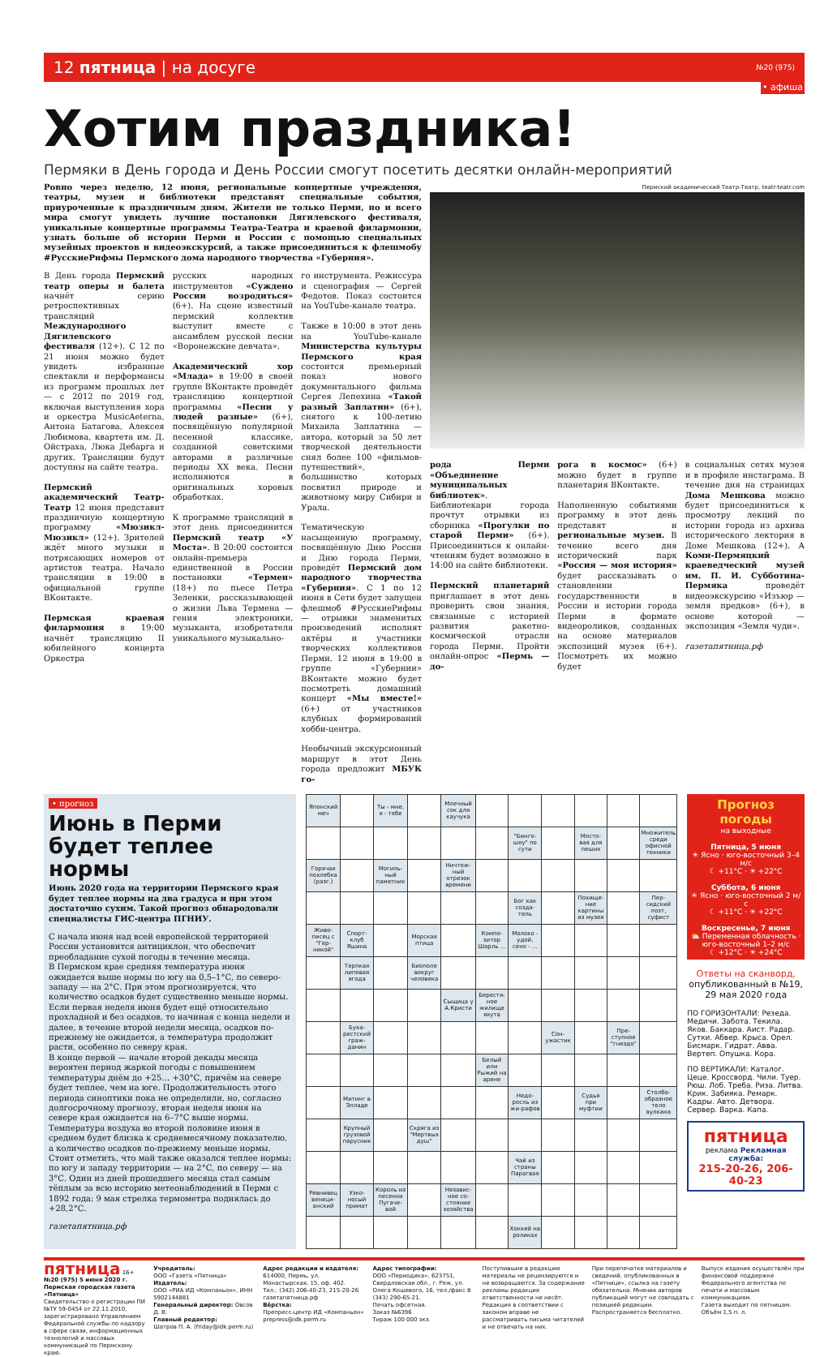12 пятница | на досуге №20 (975)
• афиша
Хотим праздника!
Пермяки в День города и День России смогут посетить десятки онлайн-мероприятий
Ровно через неделю, 12 июня, региональные концертные учреждения, театры, музеи и библиотеки представят специальные события, приуроченные к праздничным дням. Жители не только Перми, но и всего мира смогут увидеть лучшие постановки Дягилевского фестиваля, уникальные концертные программы Театра-Театра и краевой филармонии, узнать больше об истории Перми и России с помощью специальных музейных проектов и видеоэкскурсий, а также присоединиться к флешмобу #РусскиеРифмы Пермского дома народного творчества «Губерния».
В День города Пермский театр оперы и балета начнёт серию ретроспективных трансляций Международного Дягилевского фестиваля (12+). С 12 по 21 июня можно будет увидеть избранные спектакли и перформансы из программ прошлых лет — с 2012 по 2019 год, включая выступления хора и оркестра MusicAeterna, Антона Батагова, Алексея Любимова, квартета им. Д. Ойстраха, Люка Дебарга и других. Трансляции будут доступны на сайте театра.
Пермский академический Театр-Театр 12 июня представит праздничную концертную программу «Мюзикл-Мюзикл» (12+). Зрителей ждёт много музыки и потрясающих номеров от артистов театра. Начало трансляции в 19:00 в официальной группе ВКонтакте.
Пермская краевая филармония в 19:00 начнёт трансляцию II юбилейного концерта Оркестра
русских народных инструментов «Суждено России возродиться» (6+). На сцене известный пермский коллектив выступит вместе с ансамблем русской песни «Воронежские девчата».
Академический хор «Млада» в 19:00 в своей группе ВКонтакте проведёт трансляцию концертной программы «Песни у людей разные» (6+), посвящённую популярной песенной классике, созданной советскими авторами в различные периоды XX века. Песни исполняются в оригинальных хоровых обработках.
К программе трансляций в этот день присоединится Пермский театр «У Моста». В 20:00 состоится онлайн-премьера единственной в России постановки «Термен» (18+) по пьесе Петра Зеленки, рассказывающей о жизни Льва Термена — гения электроники, музыканта, изобретателя уникального музыкально-
го инструмента. Режиссура и сценография — Сергей Федотов. Показ состоится на YouTube-канале театра.
Также в 10:00 в этот день на YouTube-канале Министерства культуры Пермского края состоится премьерный показ нового документального фильма Сергея Лепехина «Такой разный Заплатин» (6+), снятого к 100-летию Михаила Заплатина — автора, который за 50 лет творческой деятельности снял более 100 «фильмов-путешествий», большинство которых посвятил природе и животному миру Сибири и Урала.
Тематическую насыщенную программу, посвящённую Дню России и Дню города Перми, проведёт Пермский дом народного творчества «Губерния». С 1 по 12 июня в Сети будет запущен флешмоб #РусскиеРифмы — отрывки знаменитых произведений исполнят актёры и участники творческих коллективов Перми. 12 июня в 19:00 в группе «Губернии» ВКонтакте можно будет посмотреть домашний концерт «Мы вместе!» (6+) от участников клубных формирований хобби-центра.
Необычный экскурсионный маршрут в этот День города предложит МБУК го-
Пермский академический Театр-Театр, teatr-teatr.com
рода Перми «Объединение муниципальных библиотек». Библиотекари города прочтут отрывки из сборника «Прогулки по старой Перми» (6+). Присоединиться к онлайн-чтениям будет возможно в 14:00 на сайте библиотеки.
Пермский планетарий приглашает в этот день проверить свои знания, связанные с историей развития ракетно-космической отрасли города Перми. Пройти онлайн-опрос «Пермь — до-
рога в космос» (6+) можно будет в группе планетария ВКонтакте.
Наполненную событиями программу в этот день представят и региональные музеи. В течение всего дня исторический парк «Россия — моя история» будет рассказывать о становлении государственности в России и истории города Перми в формате видеороликов, созданных на основе материалов экспозиций музея (6+). Посмотреть их можно будет
в социальных сетях музея и в профиле инстаграма. В течение дня на страницах Дома Мешкова можно будет присоединиться к просмотру лекций по истории города из архива исторического лектория в Доме Мешкова (12+). А Коми-Пермяцкий краеведческий музей им. П. И. Субботина-Пермяка проведёт видеоэкскурсию «Изъюр — земля предков» (6+), в основе которой — экспозиция «Земля чуди».
газетапятница.рф
• прогноз
Июнь в Перми будет теплее нормы
Июнь 2020 года на территории Пермского края будет теплее нормы на два градуса и при этом достаточно сухим. Такой прогноз обнародовали специалисты ГИС-центра ПГНИУ.
С начала июня над всей европейской территорией России установится антициклон, что обеспечит преобладание сухой погоды в течение месяца.
В Пермском крае средняя температура июня ожидается выше нормы по югу на 0,5–1°С, по северо-западу — на 2°С. При этом прогнозируется, что количество осадков будет существенно меньше нормы.
Если первая неделя июня будет ещё относительно прохладной и без осадков, то начиная с конца недели и далее, в течение второй недели месяца, осадков по-прежнему не ожидается, а температура продолжит расти, особенно по северу края.
В конце первой — начале второй декады месяца вероятен период жаркой погоды с повышением температуры днём до +25… +30°С, причём на севере будет теплее, чем на юге. Продолжительность этого периода синоптики пока не определили, но, согласно долгосрочному прогнозу, вторая неделя июня на севере края ожидается на 6–7°С выше нормы.
Температура воздуха во второй половине июня в среднем будет близка к среднемесячному показателю, а количество осадков по-прежнему меньше нормы.
Стоит отметить, что май также оказался теплее нормы: по югу и западу территории — на 2°С, по северу — на 3°С. Один из дней прошедшего месяца стал самым тёплым за всю историю метеонаблюдений в Перми с 1892 года: 9 мая стрелка термометра поднялась до +28,2°С.
газетапятница.рф
| Японский меч | | Ты - мне, я - тебе | | Млечный сок для каучука | | | | | | |
| | | | | | | "Бинго-шоу" по сути | | Мосто-вая для пеших | | Множитель среди офисной техники |
| Горячая похлебка (разг.) | | Могиль-ный памятник | | Ничтож-ный отрезок времени | | | | | | |
| | | | | | | Бог как созда-тель | | Похище-ние картины из музея | | Пер-сидский поэт, суфист |
| Живо-писец с "Гер-никой" | Спорт-клуб Яшина | | Морская птица | | Компо-зитор Шарль ... | Молоко - удой, сено - ... | | | | |
| | Терпкая липовая ягода | | Биополе вокруг человека | | | | | | | |
| | | | | Сыщица у А.Кристи | Берестя-ное жилище якута | | | | | |
| | Буха-рестский граж-данин | | | | | | Сон-ужастик | | Пре-ступное "гнездо" | |
| | | | | | Белый или Рыжий на арене | | | | | |
| | Митинг в Элладе | | | | | Недо-росль из жи-рафов | | Судья при муфтии | | Столбо-образное тело вулкана |
| | Крупный грузовой парусник | | Скряга из "Мертвых душ" | | | | | | | |
| | | | | | | Чай из страны Парагвая | | | | |
| Ревнивец венеци-анский | Узко-носый примат | Король из песенки Пугаче-вой | | Независ-ное со-стояние хозяйства | | | | | | |
| | | | | | | Хоккей на роликах | | | | |
Прогноз погоды
на выходные
Пятница, 5 июня
☀ Ясно · юго-восточный 3–4 м/с
☾ +11°С · ☀ +22°С
Суббота, 6 июня
☀ Ясно · юго-восточный 2 м/с
☾ +11°С · ☀ +22°С
Воскресенье, 7 июня
⛅ Переменная облачность · юго-восточный 1–2 м/с
☾ +12°С · ☀ +24°С
Ответы на сканворд, опубликованный в №19, 29 мая 2020 года
ПО ГОРИЗОНТАЛИ: Резеда. Медичи. Забота. Текила. Яков. Баккара. Аист. Радар. Сутки. Абвер. Крыса. Орел. Бисмарк. Гидрат. Авва. Вертеп. Опушка. Кора.
ПО ВЕРТИКАЛИ: Каталог. Цеце. Кроссворд. Чили. Туер. Рюш. Лоб. Треба. Риза. Литва. Крик. Забияка. Ремарк. Кадры. Авто. Детвора. Сервер. Варка. Капа.
пятница
реклама Рекламная служба:
215-20-26, 206-40-23
пятница 16+
№20 (975) 5 июня 2020 г.
Пермская городская газета «Пятница»
Свидетельство о регистрации ПИ №ТУ 59-0454 от 22.11.2010, зарегистрировано Управлением Федеральной службы по надзору в сфере связи, информационных технологий и массовых коммуникаций по Пермскому краю.
Учредитель:
ООО «Газета «Пятница»
Издатель:
ООО «РИА ИД «Компаньон», ИНН 5902144881
Генеральный директор: Овсов Д. В.
Главный редактор:
Шатров П. А. (friday@idk.perm.ru)
Адрес редакции и издателя:
614000, Пермь, ул. Монастырская, 15, оф. 402.
Тел.: (342) 206-40-23, 215-20-26
газетапятница.рф
Вёрстка:
Препресс-центр ИД «Компаньон»
prepress@idk.perm.ru
Адрес типографии:
ООО «Периодика», 623751, Свердловская обл., г. Реж, ул. Олега Кошевого, 16, тел./факс 8 (343) 290-65-21.
Печать офсетная.
Заказ №6396
Тираж 100 000 экз.
Поступившие в редакцию материалы не рецензируются и не возвращаются. За содержание рекламы редакция ответственности не несёт.
Редакция в соответствии с законом вправе не рассматривать письма читателей и не отвечать на них.
При перепечатке материалов и сведений, опубликованных в «Пятнице», ссылка на газету обязательна. Мнения авторов публикаций могут не совпадать с позицией редакции.
Распространяется бесплатно.
Выпуск издания осуществлён при финансовой поддержке Федерального агентства по печати и массовым коммуникациям.
Газета выходит по пятницам.
Объём 1,5 п. л.